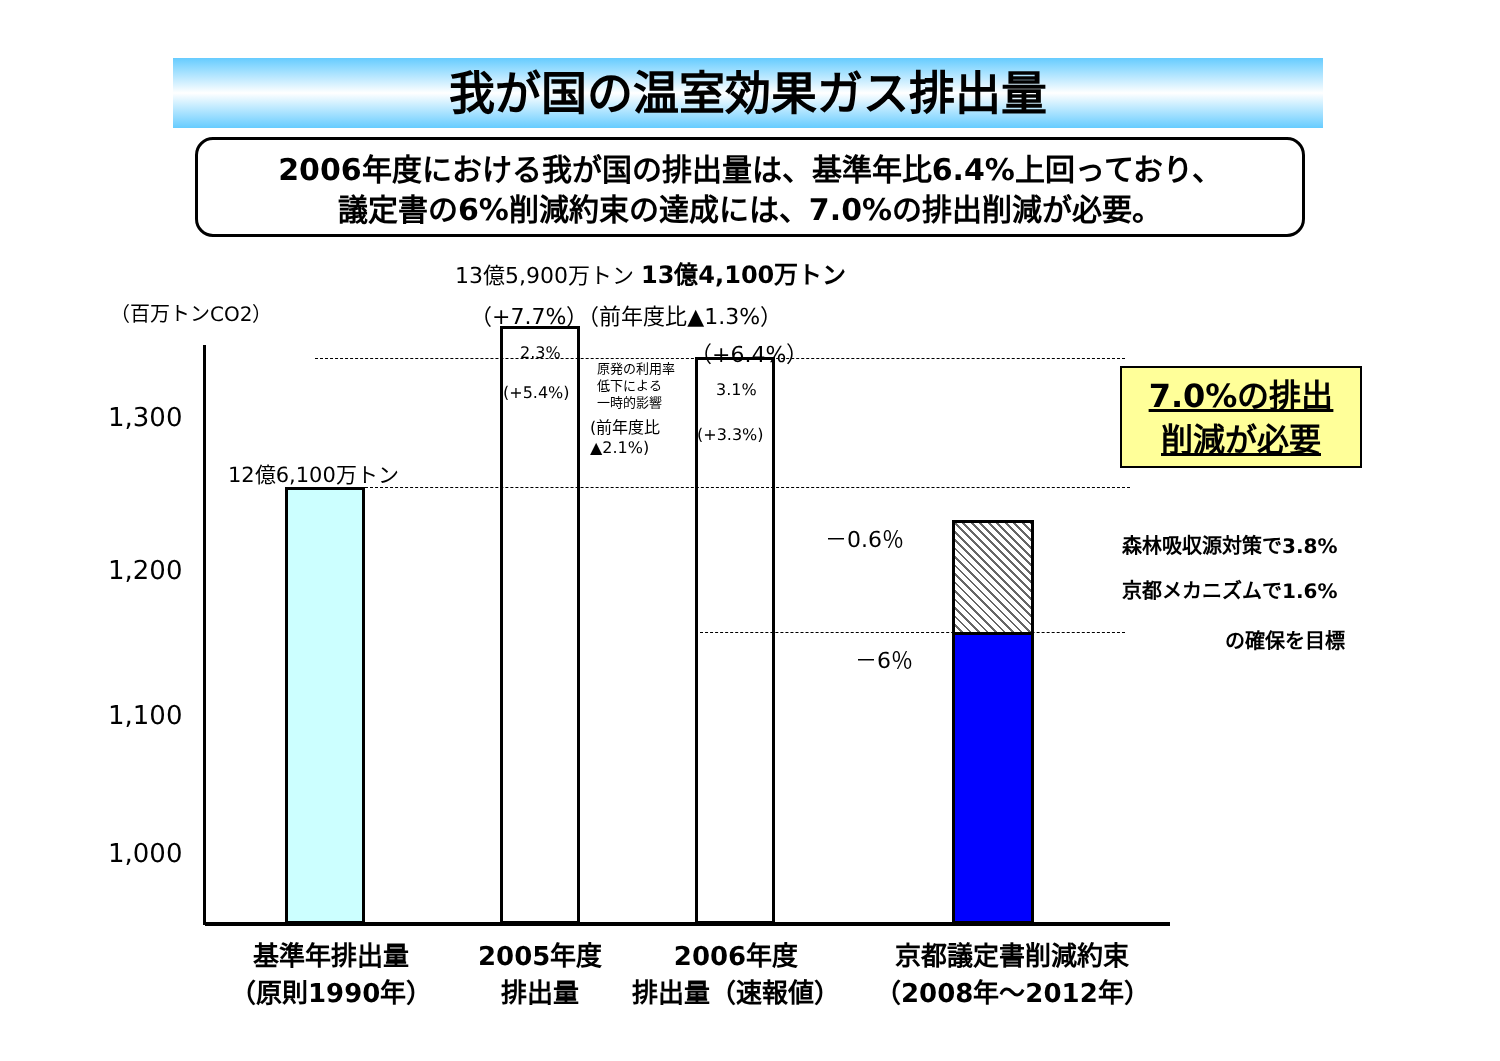我が国の温室効果ガス排出量
2006年度における我が国の排出量は、基準年比6.4%上回っており、
議定書の6%削減約束の達成には、7.0%の排出削減が必要。
13億5,900万トン 13億4,100万トン
（百万トンCO2） （+7.7%）（前年度比▲1.3%）
（+6.4%）
1,300
1,200
1,100
1,000
12億6,100万トン
2.3%
(+5.4%)
原発の利用率
低下による
一時的影響
(前年度比
▲2.1%)
3.1%
(+3.3%)
－0.6％
－6％
7.0%の排出
削減が必要
森林吸収源対策で3.8%
京都メカニズムで1.6%
の確保を目標
基準年排出量
（原則1990年）
2005年度
排出量
2006年度
排出量（速報値）
京都議定書削減約束
（2008年～2012年）